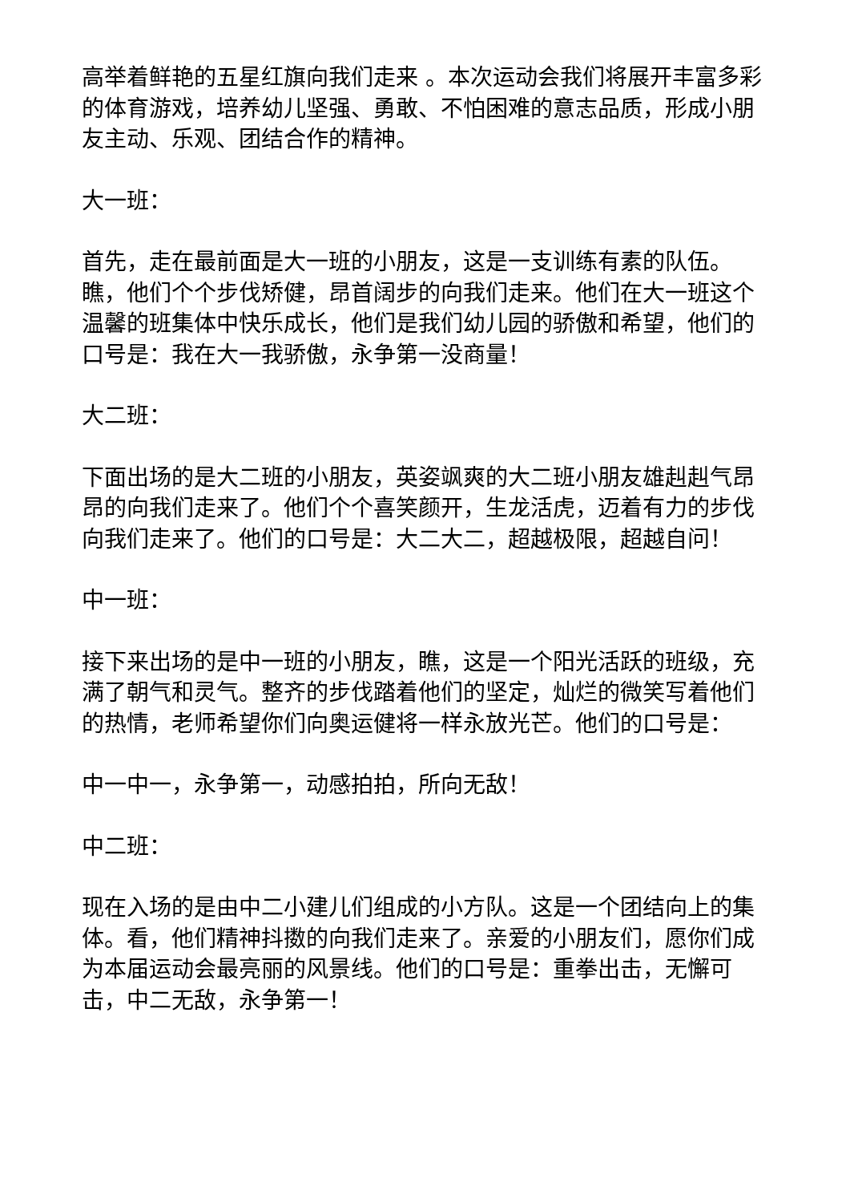高举着鲜艳的五星红旗向我们走来 。本次运动会我们将展开丰富多彩的体育游戏，培养幼儿坚强、勇敢、不怕困难的意志品质，形成小朋友主动、乐观、团结合作的精神。
大一班：
首先，走在最前面是大一班的小朋友，这是一支训练有素的队伍。瞧，他们个个步伐矫健，昂首阔步的向我们走来。他们在大一班这个温馨的班集体中快乐成长，他们是我们幼儿园的骄傲和希望，他们的口号是：我在大一我骄傲，永争第一没商量！
大二班：
下面出场的是大二班的小朋友，英姿飒爽的大二班小朋友雄赳赳气昂昂的向我们走来了。他们个个喜笑颜开，生龙活虎，迈着有力的步伐向我们走来了。他们的口号是：大二大二，超越极限，超越自问！
中一班：
接下来出场的是中一班的小朋友，瞧，这是一个阳光活跃的班级，充满了朝气和灵气。整齐的步伐踏着他们的坚定，灿烂的微笑写着他们的热情，老师希望你们向奥运健将一样永放光芒。他们的口号是：
中一中一，永争第一，动感拍拍，所向无敌！
中二班：
现在入场的是由中二小建儿们组成的小方队。这是一个团结向上的集体。看，他们精神抖擞的向我们走来了。亲爱的小朋友们，愿你们成为本届运动会最亮丽的风景线。他们的口号是：重拳出击，无懈可击，中二无敌，永争第一！